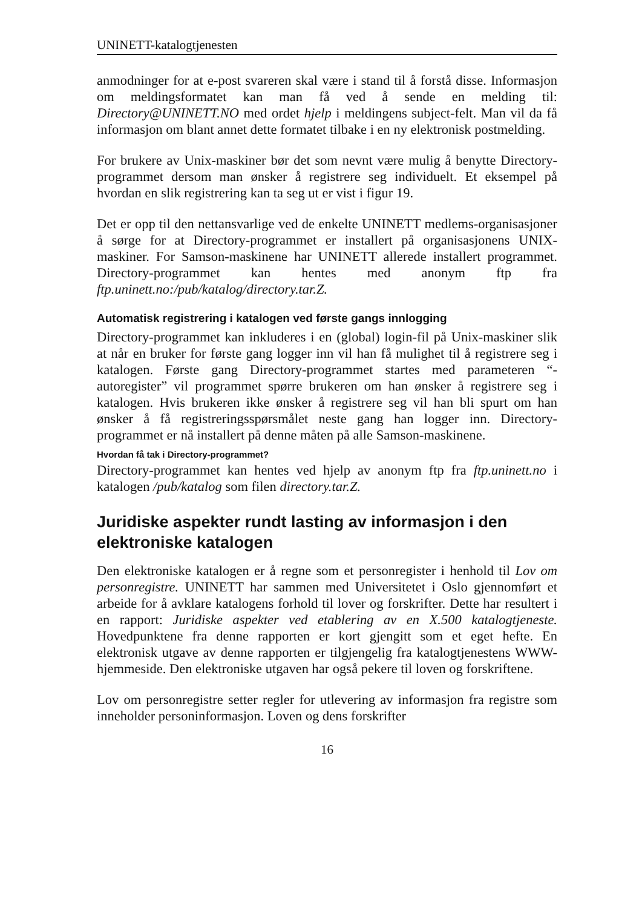UNINETT-katalogtjenesten
anmodninger for at e-post svareren skal være i stand til å forstå disse. Informasjon om meldingsformatet kan man få ved å sende en melding til: Directory@UNINETT.NO med ordet hjelp i meldingens subject-felt. Man vil da få informasjon om blant annet dette formatet tilbake i en ny elektronisk postmelding.
For brukere av Unix-maskiner bør det som nevnt være mulig å benytte Directory-programmet dersom man ønsker å registrere seg individuelt. Et eksempel på hvordan en slik registrering kan ta seg ut er vist i figur 19.
Det er opp til den nettansvarlige ved de enkelte UNINETT medlems-organisasjoner å sørge for at Directory-programmet er installert på organisasjonens UNIX-maskiner. For Samson-maskinene har UNINETT allerede installert programmet. Directory-programmet kan hentes med anonym ftp fra ftp.uninett.no:/pub/katalog/directory.tar.Z.
Automatisk registrering i katalogen ved første gangs innlogging
Directory-programmet kan inkluderes i en (global) login-fil på Unix-maskiner slik at når en bruker for første gang logger inn vil han få mulighet til å registrere seg i katalogen. Første gang Directory-programmet startes med parameteren “-autoregister” vil programmet spørre brukeren om han ønsker å registrere seg i katalogen. Hvis brukeren ikke ønsker å registrere seg vil han bli spurt om han ønsker å få registreringsspørsmålet neste gang han logger inn. Directory-programmet er nå installert på denne måten på alle Samson-maskinene.
Hvordan få tak i Directory-programmet?
Directory-programmet kan hentes ved hjelp av anonym ftp fra ftp.uninett.no i katalogen /pub/katalog som filen directory.tar.Z.
Juridiske aspekter rundt lasting av informasjon i den elektroniske katalogen
Den elektroniske katalogen er å regne som et personregister i henhold til Lov om personregistre. UNINETT har sammen med Universitetet i Oslo gjennomført et arbeide for å avklare katalogens forhold til lover og forskrifter. Dette har resultert i en rapport: Juridiske aspekter ved etablering av en X.500 katalogtjeneste. Hovedpunktene fra denne rapporten er kort gjengitt som et eget hefte. En elektronisk utgave av denne rapporten er tilgjengelig fra katalogtjenestens WWW-hjemmeside. Den elektroniske utgaven har også pekere til loven og forskriftene.
Lov om personregistre setter regler for utlevering av informasjon fra registre som inneholder personinformasjon. Loven og dens forskrifter
16